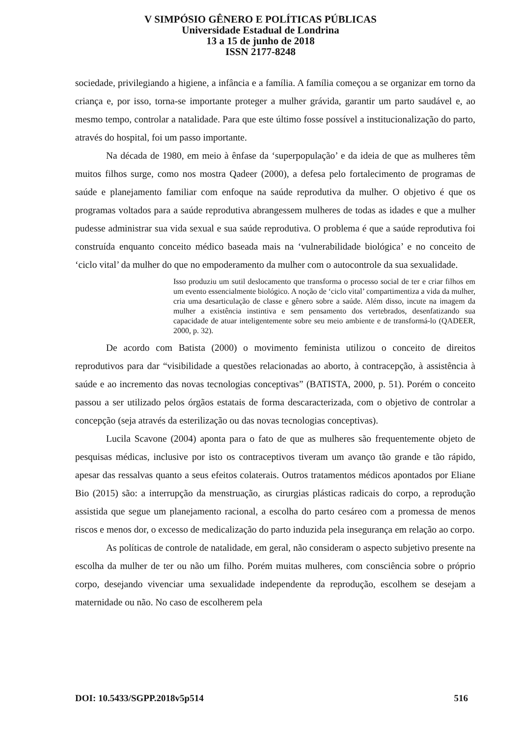V SIMPÓSIO GÊNERO E POLÍTICAS PÚBLICAS
Universidade Estadual de Londrina
13 a 15 de junho de 2018
ISSN 2177-8248
sociedade, privilegiando a higiene, a infância e a família. A família começou a se organizar em torno da criança e, por isso, torna-se importante proteger a mulher grávida, garantir um parto saudável e, ao mesmo tempo, controlar a natalidade. Para que este último fosse possível a institucionalização do parto, através do hospital, foi um passo importante.
Na década de 1980, em meio à ênfase da ‘superpopulação’ e da ideia de que as mulheres têm muitos filhos surge, como nos mostra Qadeer (2000), a defesa pelo fortalecimento de programas de saúde e planejamento familiar com enfoque na saúde reprodutiva da mulher. O objetivo é que os programas voltados para a saúde reprodutiva abrangessem mulheres de todas as idades e que a mulher pudesse administrar sua vida sexual e sua saúde reprodutiva. O problema é que a saúde reprodutiva foi construída enquanto conceito médico baseada mais na ‘vulnerabilidade biológica’ e no conceito de ‘ciclo vital’ da mulher do que no empoderamento da mulher com o autocontrole da sua sexualidade.
Isso produziu um sutil deslocamento que transforma o processo social de ter e criar filhos em um evento essencialmente biológico. A noção de ‘ciclo vital’ compartimentiza a vida da mulher, cria uma desarticulação de classe e gênero sobre a saúde. Além disso, incute na imagem da mulher a existência instintiva e sem pensamento dos vertebrados, desenfatizando sua capacidade de atuar inteligentemente sobre seu meio ambiente e de transformá-lo (QADEER, 2000, p. 32).
De acordo com Batista (2000) o movimento feminista utilizou o conceito de direitos reprodutivos para dar “visibilidade a questões relacionadas ao aborto, à contracepção, à assistência à saúde e ao incremento das novas tecnologias conceptivas” (BATISTA, 2000, p. 51). Porém o conceito passou a ser utilizado pelos órgãos estatais de forma descaracterizada, com o objetivo de controlar a concepção (seja através da esterilização ou das novas tecnologias conceptivas).
Lucila Scavone (2004) aponta para o fato de que as mulheres são frequentemente objeto de pesquisas médicas, inclusive por isto os contraceptivos tiveram um avanço tão grande e tão rápido, apesar das ressalvas quanto a seus efeitos colaterais. Outros tratamentos médicos apontados por Eliane Bio (2015) são: a interrupção da menstruação, as cirurgias plásticas radicais do corpo, a reprodução assistida que segue um planejamento racional, a escolha do parto cesáreo com a promessa de menos riscos e menos dor, o excesso de medicalização do parto induzida pela insegurança em relação ao corpo.
As políticas de controle de natalidade, em geral, não consideram o aspecto subjetivo presente na escolha da mulher de ter ou não um filho. Porém muitas mulheres, com consciência sobre o próprio corpo, desejando vivenciar uma sexualidade independente da reprodução, escolhem se desejam a maternidade ou não. No caso de escolherem pela
DOI: 10.5433/SGPP.2018v5p514 516